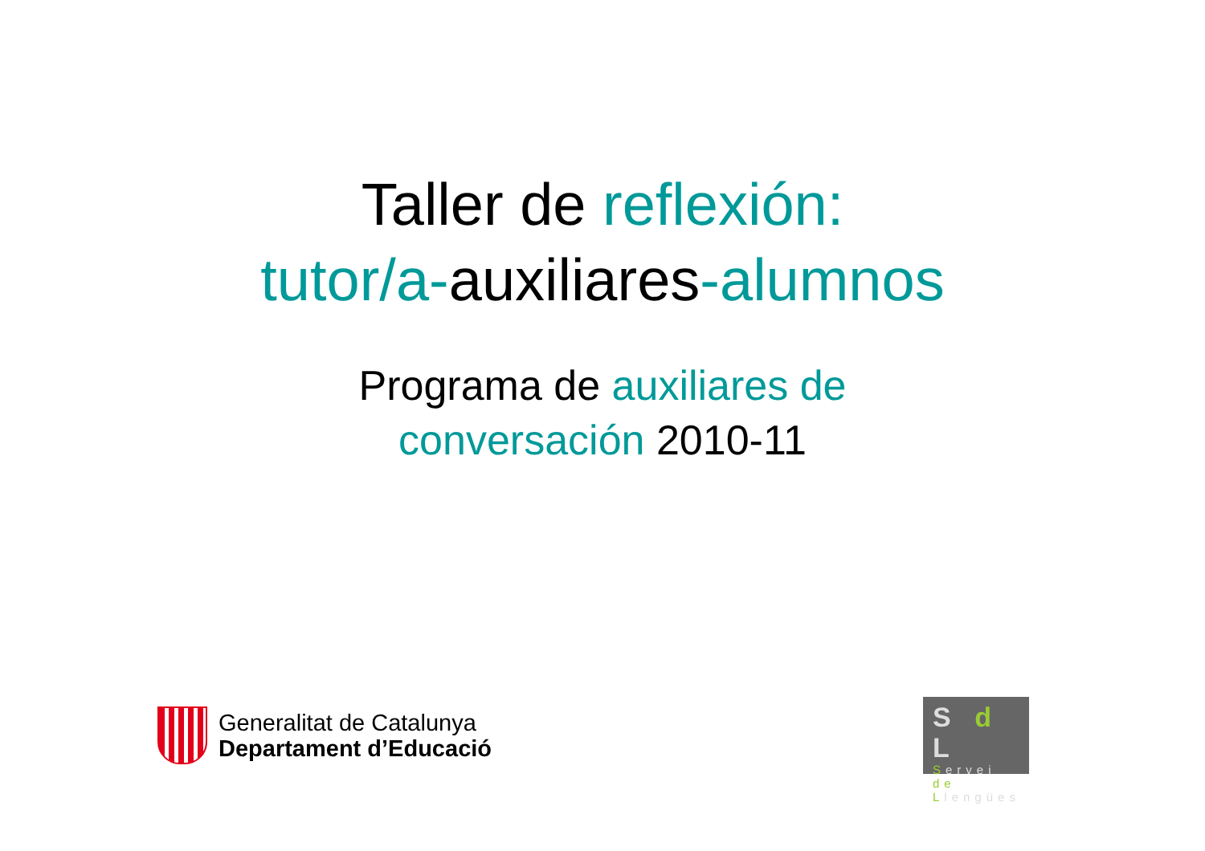Taller de reflexión:
tutor/a-auxiliares-alumnos
Programa de auxiliares de
conversación 2010-11
Generalitat de Catalunya
Departament d’Educació
S d L
Servei
de
Llengües